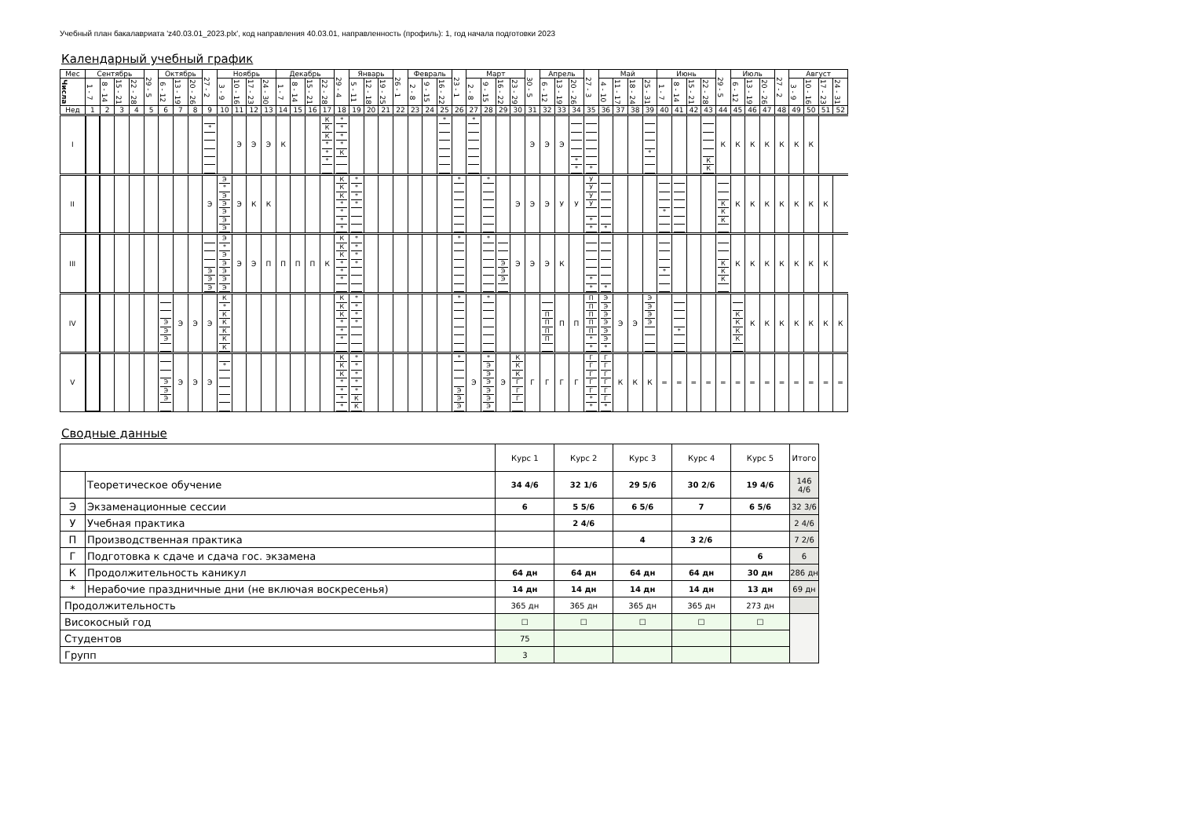Учебный план бакалавриата 'z40.03.01_2023.plx', код направления 40.03.01, направленность (профиль): 1, год начала подготовки 2023
Календарный учебный график
| Мес | Сентябрь | | | | 29 - 5 | Октябрь | | | 27 - 2 | Ноябрь | | | | Декабрь | | | | 29 - 4 | Январь | | | 26 - 1 | Февраль | | | 23 - 1 | Март | | | | 30 - 5 | Апрель | | | 27 - 3 | Май | | | | Июнь | | | | 29 - 5 | Июль | | | 27 - 2 | Август | | | |
| Числа | 1 - 7 | 8 - 14 | 15 - 21 | 22 - 28 | | 6 - 12 | 13 - 19 | 20 - 26 | | 3 - 9 | 10 - 16 | 17 - 23 | 24 - 30 | 1 - 7 | 8 - 14 | 15 - 21 | 22 - 28 | | 5 - 11 | 12 - 18 | 19 - 25 | | 2 - 8 | 9 - 15 | 16 - 22 | | 2 - 8 | 9 - 15 | 16 - 22 | 23 - 29 | | 6 - 12 | 13 - 19 | 20 - 26 | | 4 - 10 | 11 - 17 | 18 - 24 | 25 - 31 | 1 - 7 | 8 - 14 | 15 - 21 | 22 - 28 | | 6 - 12 | 13 - 19 | 20 - 26 | | 3 - 9 | 10 - 16 | 17 - 23 | 24 - 31 |
| Нед | 1 | 2 | 3 | 4 | 5 | 6 | 7 | 8 | 9 | 10 | 11 | 12 | 13 | 14 | 15 | 16 | 17 | 18 | 19 | 20 | 21 | 22 | 23 | 24 | 25 | 26 | 27 | 28 | 29 | 30 | 31 | 32 | 33 | 34 | 35 | 36 | 37 | 38 | 39 | 40 | 41 | 42 | 43 | 44 | 45 | 46 | 47 | 48 | 49 | 50 | 51 | 52 |
| I | | | | | | | | | * | | Э | Э | Э | К | | | К К К * * * | * * * * К | | | | | | | * | | * | | | | Э | Э | Э | * * | * | | | | * | | | | К К | К | К | К | К | К | К | К | | |
| II | | | | | | | | | Э | Э * Э Э Э Э Э | Э | К | К | | | | | К К К * * * * | * * * * | | | | | | | * | | * | | Э | Э | Э | У | У | У У У У * * | * | | | | * | | | | К К К | К | К | К | К | К | К | К | |
| III | | | | | | | | | Э Э Э | Э * Э Э Э Э Э | Э | Э | П | П | П | П | К | К К К * * * | * * * * | | | | | | | * | | * | Э Э Э | Э | Э | Э | К | | * * | * | | | | * | | | | К К К | К | К | К | К | К | К | К | |
| IV | | | | | | Э Э Э | Э | Э | Э | К * К К К К К | | | | | | | | К К К * * * | * * * * | | | | | | | * | | * | | | | П П П П | П | П | П П П П П * * | Э Э Э Э Э Э * | Э | Э | Э Э Э Э | | * | | | | К К К К | К | К | К | К | К | К | К |
| V | | | | | | Э Э Э | Э | Э | Э | * | | | | | | | | К К К * * * * | * * * * * К К | | | | | | | * Э Э Э | Э | * Э Э Э Э Э Э | Э | К К К Г Г Г | Г | Г | Г | Г | Г Г Г Г Г * * | Г Г Г Г Г Г * | К | К | К | = | = | = | = | = | = | = | = | = | = | = | = | = |
Сводные данные
| | | Курс 1 | Курс 2 | Курс 3 | Курс 4 | Курс 5 | Итого |
| | Теоретическое обучение | 34 4/6 | 32 1/6 | 29 5/6 | 30 2/6 | 19 4/6 | 146 4/6 |
| Э | Экзаменационные сессии | 6 | 5 5/6 | 6 5/6 | 7 | 6 5/6 | 32 3/6 |
| У | Учебная практика | | 2 4/6 | | | | 2 4/6 |
| П | Производственная практика | | | 4 | 3 2/6 | | 7 2/6 |
| Г | Подготовка к сдаче и сдача гос. экзамена | | | | | 6 | 6 |
| К | Продолжительность каникул | 64 дн | 64 дн | 64 дн | 64 дн | 30 дн | 286 дн |
| * | Нерабочие праздничные дни (не включая воскресенья) | 14 дн | 14 дн | 14 дн | 14 дн | 13 дн | 69 дн |
| Продолжительность | | 365 дн | 365 дн | 365 дн | 365 дн | 273 дн | |
| Високосный год | | ☐ | ☐ | ☐ | ☐ | ☐ | |
| Студентов | | 75 | | | | | |
| Групп | | 3 | | | | | |